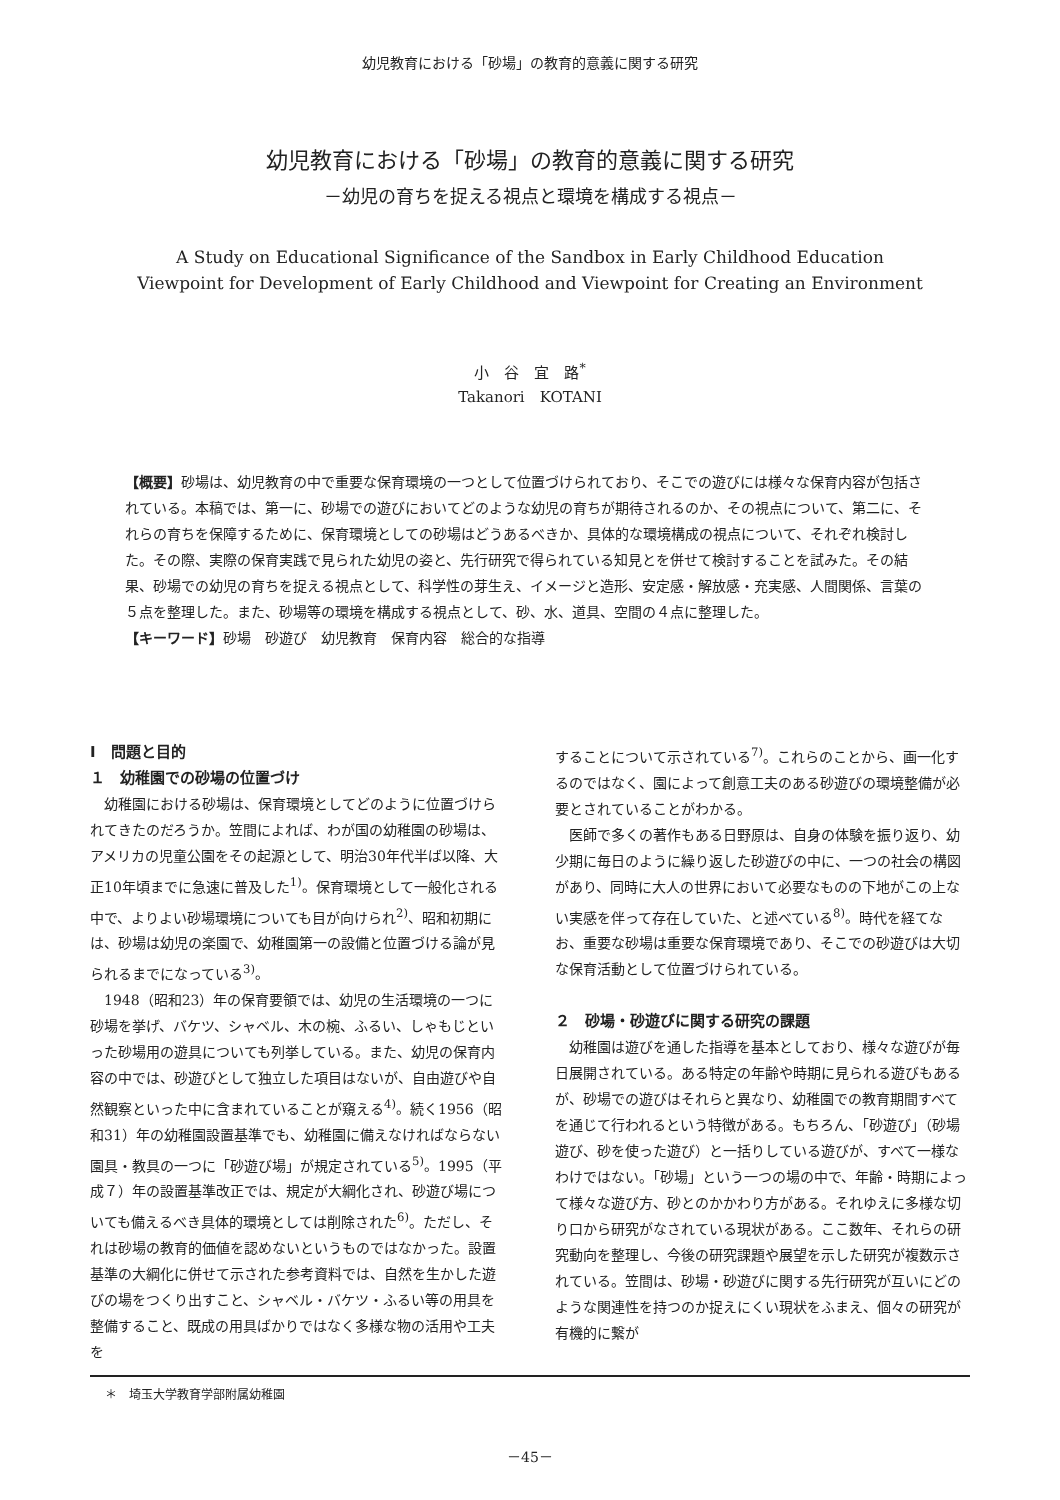幼児教育における「砂場」の教育的意義に関する研究
幼児教育における「砂場」の教育的意義に関する研究
－幼児の育ちを捉える視点と環境を構成する視点－
A Study on Educational Significance of the Sandbox in Early Childhood Education
Viewpoint for Development of Early Childhood and Viewpoint for Creating an Environment
小　谷　宜　路<sup>*</sup>
Takanori　KOTANI
【概要】砂場は、幼児教育の中で重要な保育環境の一つとして位置づけられており、そこでの遊びには様々な保育内容が包括されている。本稿では、第一に、砂場での遊びにおいてどのような幼児の育ちが期待されるのか、その視点について、第二に、それらの育ちを保障するために、保育環境としての砂場はどうあるべきか、具体的な環境構成の視点について、それぞれ検討した。その際、実際の保育実践で見られた幼児の姿と、先行研究で得られている知見とを併せて検討することを試みた。その結果、砂場での幼児の育ちを捉える視点として、科学性の芽生え、イメージと造形、安定感・解放感・充実感、人間関係、言葉の５点を整理した。また、砂場等の環境を構成する視点として、砂、水、道具、空間の４点に整理した。
【キーワード】砂場　砂遊び　幼児教育　保育内容　総合的な指導
Ⅰ　問題と目的
１　幼稚園での砂場の位置づけ
幼稚園における砂場は、保育環境としてどのように位置づけられてきたのだろうか。笠間によれば、わが国の幼稚園の砂場は、アメリカの児童公園をその起源として、明治30年代半ば以降、大正10年頃までに急速に普及した<sup>1)</sup>。保育環境として一般化される中で、よりよい砂場環境についても目が向けられ<sup>2)</sup>、昭和初期には、砂場は幼児の楽園で、幼稚園第一の設備と位置づける論が見られるまでになっている<sup>3)</sup>。
1948（昭和23）年の保育要領では、幼児の生活環境の一つに砂場を挙げ、バケツ、シャベル、木の椀、ふるい、しゃもじといった砂場用の遊具についても列挙している。また、幼児の保育内容の中では、砂遊びとして独立した項目はないが、自由遊びや自然観察といった中に含まれていることが窺える<sup>4)</sup>。続く1956（昭和31）年の幼稚園設置基準でも、幼稚園に備えなければならない園具・教具の一つに「砂遊び場」が規定されている<sup>5)</sup>。1995（平成７）年の設置基準改正では、規定が大綱化され、砂遊び場についても備えるべき具体的環境としては削除された<sup>6)</sup>。ただし、それは砂場の教育的価値を認めないというものではなかった。設置基準の大綱化に併せて示された参考資料では、自然を生かした遊びの場をつくり出すこと、シャベル・バケツ・ふるい等の用具を整備すること、既成の用具ばかりではなく多様な物の活用や工夫を
することについて示されている<sup>7)</sup>。これらのことから、画一化するのではなく、園によって創意工夫のある砂遊びの環境整備が必要とされていることがわかる。
医師で多くの著作もある日野原は、自身の体験を振り返り、幼少期に毎日のように繰り返した砂遊びの中に、一つの社会の構図があり、同時に大人の世界において必要なものの下地がこの上ない実感を伴って存在していた、と述べている<sup>8)</sup>。時代を経てなお、重要な砂場は重要な保育環境であり、そこでの砂遊びは大切な保育活動として位置づけられている。
２　砂場・砂遊びに関する研究の課題
幼稚園は遊びを通した指導を基本としており、様々な遊びが毎日展開されている。ある特定の年齢や時期に見られる遊びもあるが、砂場での遊びはそれらと異なり、幼稚園での教育期間すべてを通じて行われるという特徴がある。もちろん、「砂遊び」（砂場遊び、砂を使った遊び）と一括りしている遊びが、すべて一様なわけではない。「砂場」という一つの場の中で、年齢・時期によって様々な遊び方、砂とのかかわり方がある。それゆえに多様な切り口から研究がなされている現状がある。ここ数年、それらの研究動向を整理し、今後の研究課題や展望を示した研究が複数示されている。笠間は、砂場・砂遊びに関する先行研究が互いにどのような関連性を持つのか捉えにくい現状をふまえ、個々の研究が有機的に繋が
＊　埼玉大学教育学部附属幼稚園
－45－